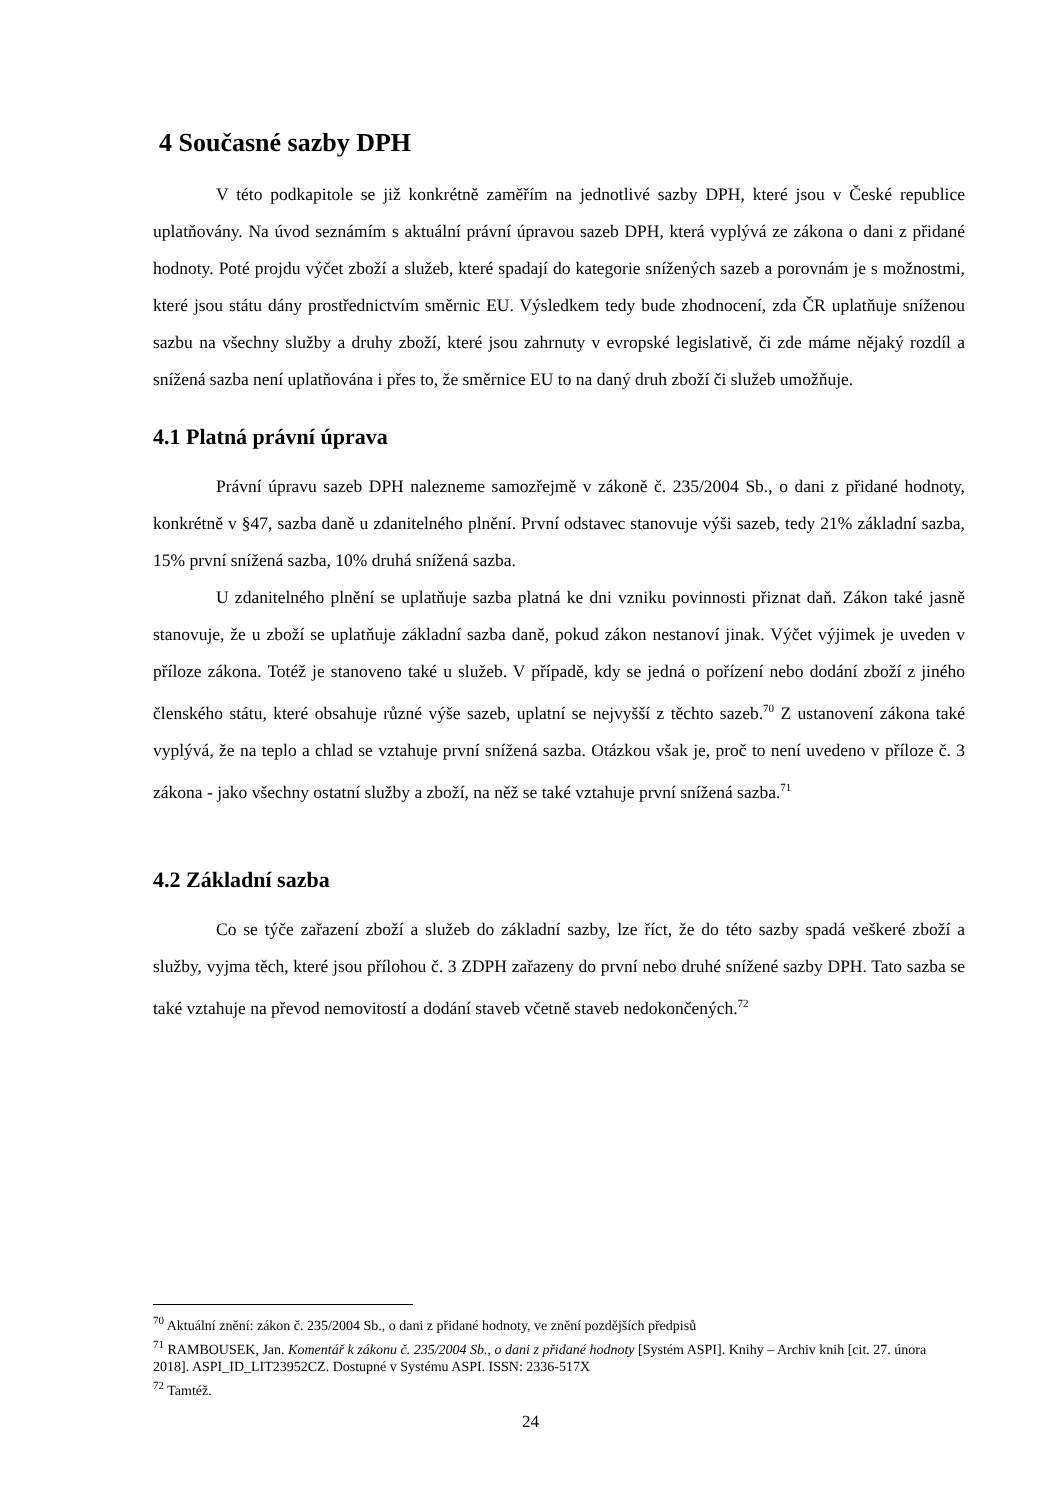4 Současné sazby DPH
V této podkapitole se již konkrétně zaměřím na jednotlivé sazby DPH, které jsou v České republice uplatňovány. Na úvod seznámím s aktuální právní úpravou sazeb DPH, která vyplývá ze zákona o dani z přidané hodnoty. Poté projdu výčet zboží a služeb, které spadají do kategorie snížených sazeb a porovnám je s možnostmi, které jsou státu dány prostřednictvím směrnic EU. Výsledkem tedy bude zhodnocení, zda ČR uplatňuje sníženou sazbu na všechny služby a druhy zboží, které jsou zahrnuty v evropské legislativě, či zde máme nějaký rozdíl a snížená sazba není uplatňována i přes to, že směrnice EU to na daný druh zboží či služeb umožňuje.
4.1 Platná právní úprava
Právní úpravu sazeb DPH nalezneme samozřejmě v zákoně č. 235/2004 Sb., o dani z přidané hodnoty, konkrétně v §47, sazba daně u zdanitelného plnění. První odstavec stanovuje výši sazeb, tedy 21% základní sazba, 15% první snížená sazba, 10% druhá snížená sazba.
U zdanitelného plnění se uplatňuje sazba platná ke dni vzniku povinnosti přiznat daň. Zákon také jasně stanovuje, že u zboží se uplatňuje základní sazba daně, pokud zákon nestanoví jinak. Výčet výjimek je uveden v příloze zákona. Totéž je stanoveno také u služeb. V případě, kdy se jedná o pořízení nebo dodání zboží z jiného členského státu, které obsahuje různé výše sazeb, uplatní se nejvyšší z těchto sazeb.<sup>70</sup> Z ustanovení zákona také vyplývá, že na teplo a chlad se vztahuje první snížená sazba. Otázkou však je, proč to není uvedeno v příloze č. 3 zákona - jako všechny ostatní služby a zboží, na něž se také vztahuje první snížená sazba.<sup>71</sup>
4.2 Základní sazba
Co se týče zařazení zboží a služeb do základní sazby, lze říct, že do této sazby spadá veškeré zboží a služby, vyjma těch, které jsou přílohou č. 3 ZDPH zařazeny do první nebo druhé snížené sazby DPH. Tato sazba se také vztahuje na převod nemovitostí a dodání staveb včetně staveb nedokončených.<sup>72</sup>
<sup>70</sup> Aktuální znění: zákon č. 235/2004 Sb., o dani z přidané hodnoty, ve znění pozdějších předpisů
<sup>71</sup> RAMBOUSEK, Jan. Komentář k zákonu č. 235/2004 Sb., o dani z přidané hodnoty [Systém ASPI]. Knihy – Archiv knih [cit. 27. února 2018]. ASPI_ID_LIT23952CZ. Dostupné v Systému ASPI. ISSN: 2336-517X
<sup>72</sup> Tamtéž.
24